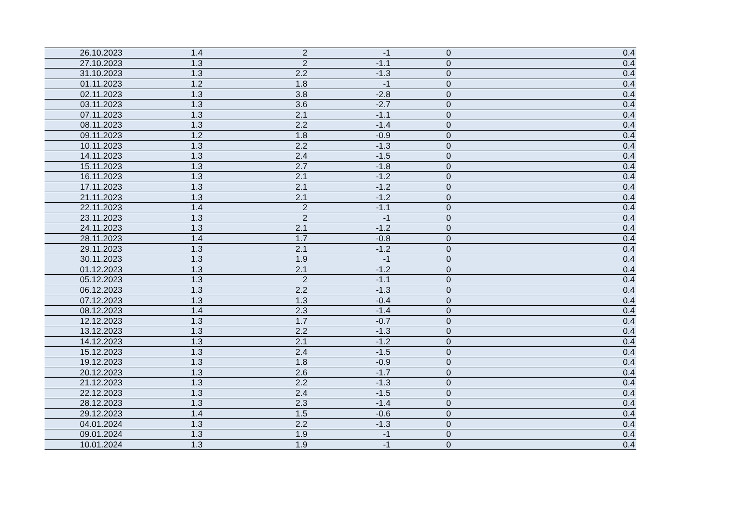| 26.10.2023 | 1.4 | 2 | -1 | 0 | 0.4 |
| 27.10.2023 | 1.3 | 2 | -1.1 | 0 | 0.4 |
| 31.10.2023 | 1.3 | 2.2 | -1.3 | 0 | 0.4 |
| 01.11.2023 | 1.2 | 1.8 | -1 | 0 | 0.4 |
| 02.11.2023 | 1.3 | 3.8 | -2.8 | 0 | 0.4 |
| 03.11.2023 | 1.3 | 3.6 | -2.7 | 0 | 0.4 |
| 07.11.2023 | 1.3 | 2.1 | -1.1 | 0 | 0.4 |
| 08.11.2023 | 1.3 | 2.2 | -1.4 | 0 | 0.4 |
| 09.11.2023 | 1.2 | 1.8 | -0.9 | 0 | 0.4 |
| 10.11.2023 | 1.3 | 2.2 | -1.3 | 0 | 0.4 |
| 14.11.2023 | 1.3 | 2.4 | -1.5 | 0 | 0.4 |
| 15.11.2023 | 1.3 | 2.7 | -1.8 | 0 | 0.4 |
| 16.11.2023 | 1.3 | 2.1 | -1.2 | 0 | 0.4 |
| 17.11.2023 | 1.3 | 2.1 | -1.2 | 0 | 0.4 |
| 21.11.2023 | 1.3 | 2.1 | -1.2 | 0 | 0.4 |
| 22.11.2023 | 1.4 | 2 | -1.1 | 0 | 0.4 |
| 23.11.2023 | 1.3 | 2 | -1 | 0 | 0.4 |
| 24.11.2023 | 1.3 | 2.1 | -1.2 | 0 | 0.4 |
| 28.11.2023 | 1.4 | 1.7 | -0.8 | 0 | 0.4 |
| 29.11.2023 | 1.3 | 2.1 | -1.2 | 0 | 0.4 |
| 30.11.2023 | 1.3 | 1.9 | -1 | 0 | 0.4 |
| 01.12.2023 | 1.3 | 2.1 | -1.2 | 0 | 0.4 |
| 05.12.2023 | 1.3 | 2 | -1.1 | 0 | 0.4 |
| 06.12.2023 | 1.3 | 2.2 | -1.3 | 0 | 0.4 |
| 07.12.2023 | 1.3 | 1.3 | -0.4 | 0 | 0.4 |
| 08.12.2023 | 1.4 | 2.3 | -1.4 | 0 | 0.4 |
| 12.12.2023 | 1.3 | 1.7 | -0.7 | 0 | 0.4 |
| 13.12.2023 | 1.3 | 2.2 | -1.3 | 0 | 0.4 |
| 14.12.2023 | 1.3 | 2.1 | -1.2 | 0 | 0.4 |
| 15.12.2023 | 1.3 | 2.4 | -1.5 | 0 | 0.4 |
| 19.12.2023 | 1.3 | 1.8 | -0.9 | 0 | 0.4 |
| 20.12.2023 | 1.3 | 2.6 | -1.7 | 0 | 0.4 |
| 21.12.2023 | 1.3 | 2.2 | -1.3 | 0 | 0.4 |
| 22.12.2023 | 1.3 | 2.4 | -1.5 | 0 | 0.4 |
| 28.12.2023 | 1.3 | 2.3 | -1.4 | 0 | 0.4 |
| 29.12.2023 | 1.4 | 1.5 | -0.6 | 0 | 0.4 |
| 04.01.2024 | 1.3 | 2.2 | -1.3 | 0 | 0.4 |
| 09.01.2024 | 1.3 | 1.9 | -1 | 0 | 0.4 |
| 10.01.2024 | 1.3 | 1.9 | -1 | 0 | 0.4 |